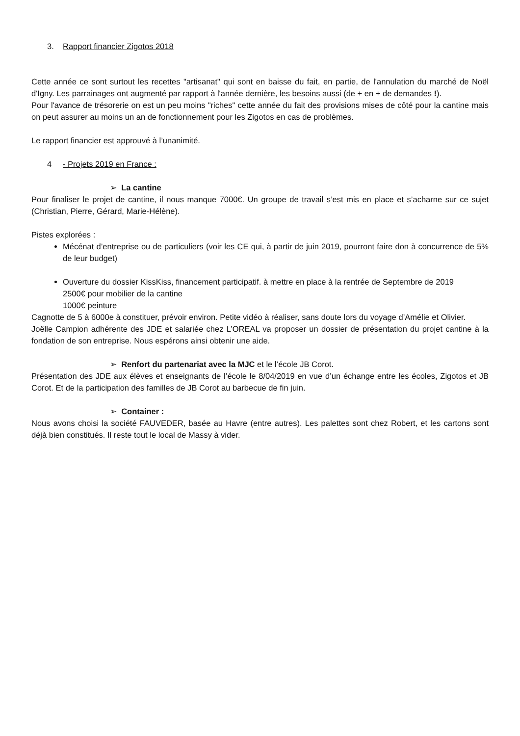3. Rapport financier Zigotos 2018
Cette année ce sont surtout les recettes "artisanat" qui sont en baisse du fait, en partie, de l'annulation du marché de Noël d'Igny. Les parrainages ont augmenté par rapport à l'année dernière, les besoins aussi (de + en + de demandes !).
Pour l'avance de trésorerie on est un peu moins "riches" cette année du fait des provisions mises de côté pour la cantine mais on peut assurer au moins un an de fonctionnement pour les Zigotos en cas de problèmes.
Le rapport financier est approuvé à l’unanimité.
4 - Projets 2019 en France :
➢ La cantine
Pour finaliser le projet de cantine, il nous manque 7000€. Un groupe de travail s’est mis en place et s’acharne sur ce sujet (Christian, Pierre, Gérard, Marie-Hélène).
Pistes explorées :
Mécénat d’entreprise ou de particuliers (voir les CE qui, à partir de juin 2019, pourront faire don à concurrence de 5% de leur budget)
Ouverture du dossier KissKiss, financement participatif. à mettre en place à la rentrée de Septembre de 2019
2500€ pour mobilier de la cantine
1000€ peinture
Cagnotte de 5 à 6000e à constituer, prévoir environ. Petite vidéo à réaliser, sans doute lors du voyage d’Amélie et Olivier.
Joëlle Campion adhérente des JDE et salariée chez L’OREAL va proposer un dossier de présentation du projet cantine à la fondation de son entreprise. Nous espérons ainsi obtenir une aide.
➢ Renfort du partenariat avec la MJC et le l’école JB Corot.
Présentation des JDE aux élèves et enseignants de l’école le 8/04/2019 en vue d’un échange entre les écoles, Zigotos et JB Corot. Et de la participation des familles de JB Corot au barbecue de fin juin.
➢ Container :
Nous avons choisi la société FAUVEDER, basée au Havre (entre autres). Les palettes sont chez Robert, et les cartons sont déjà bien constitués. Il reste tout le local de Massy à vider.